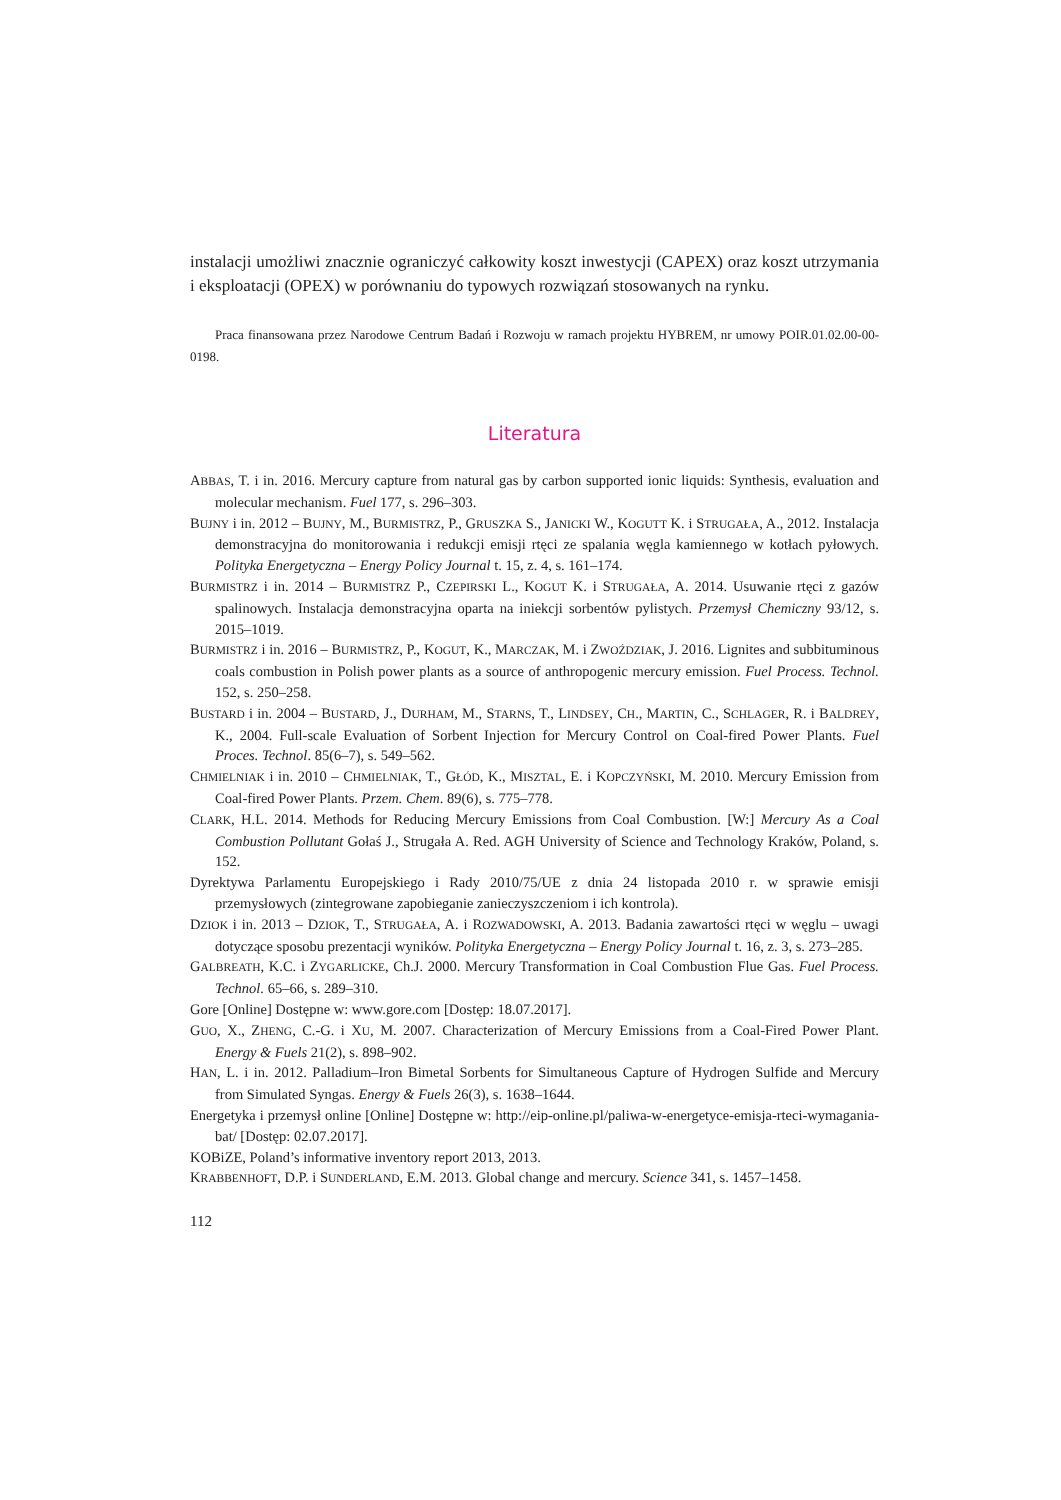instalacji umożliwi znacznie ograniczyć całkowity koszt inwestycji (CAPEX) oraz koszt utrzymania i eksploatacji (OPEX) w porównaniu do typowych rozwiązań stosowanych na rynku.
Praca finansowana przez Narodowe Centrum Badań i Rozwoju w ramach projektu HYBREM, nr umowy POIR.01.02.00-00-0198.
Literatura
ABBAS, T. i in. 2016. Mercury capture from natural gas by carbon supported ionic liquids: Synthesis, evaluation and molecular mechanism. Fuel 177, s. 296–303.
BUJNY i in. 2012 – BUJNY, M., BURMISTRZ, P., GRUSZKA S., JANICKI W., KOGUTT K. i STRUGAŁA, A., 2012. Instalacja demonstracyjna do monitorowania i redukcji emisji rtęci ze spalania węgla kamiennego w kotłach pyłowych. Polityka Energetyczna – Energy Policy Journal t. 15, z. 4, s. 161–174.
BURMISTRZ i in. 2014 – BURMISTRZ P., CZEPIRSKI L., KOGUT K. i STRUGAŁA, A. 2014. Usuwanie rtęci z gazów spalinowych. Instalacja demonstracyjna oparta na iniekcji sorbentów pylistych. Przemysł Chemiczny 93/12, s. 2015–1019.
BURMISTRZ i in. 2016 – BURMISTRZ, P., KOGUT, K., MARCZAK, M. i ZWOŹDZIAK, J. 2016. Lignites and subbituminous coals combustion in Polish power plants as a source of anthropogenic mercury emission. Fuel Process. Technol. 152, s. 250–258.
BUSTARD i in. 2004 – BUSTARD, J., DURHAM, M., STARNS, T., LINDSEY, CH., MARTIN, C., SCHLAGER, R. i BALDREY, K., 2004. Full-scale Evaluation of Sorbent Injection for Mercury Control on Coal-fired Power Plants. Fuel Proces. Technol. 85(6–7), s. 549–562.
CHMIELNIAK i in. 2010 – CHMIELNIAK, T., GŁÓD, K., MISZTAL, E. i KOPCZYŃSKI, M. 2010. Mercury Emission from Coal-fired Power Plants. Przem. Chem. 89(6), s. 775–778.
CLARK, H.L. 2014. Methods for Reducing Mercury Emissions from Coal Combustion. [W:] Mercury As a Coal Combustion Pollutant Gołaś J., Strugała A. Red. AGH University of Science and Technology Kraków, Poland, s. 152.
Dyrektywa Parlamentu Europejskiego i Rady 2010/75/UE z dnia 24 listopada 2010 r. w sprawie emisji przemysłowych (zintegrowane zapobieganie zanieczyszczeniom i ich kontrola).
DZIOK i in. 2013 – DZIOK, T., STRUGAŁA, A. i ROZWADOWSKI, A. 2013. Badania zawartości rtęci w węglu – uwagi dotyczące sposobu prezentacji wyników. Polityka Energetyczna – Energy Policy Journal t. 16, z. 3, s. 273–285.
GALBREATH, K.C. i ZYGARLICKE, Ch.J. 2000. Mercury Transformation in Coal Combustion Flue Gas. Fuel Process. Technol. 65–66, s. 289–310.
Gore [Online] Dostępne w: www.gore.com [Dostęp: 18.07.2017].
GUO, X., ZHENG, C.-G. i XU, M. 2007. Characterization of Mercury Emissions from a Coal-Fired Power Plant. Energy & Fuels 21(2), s. 898–902.
HAN, L. i in. 2012. Palladium–Iron Bimetal Sorbents for Simultaneous Capture of Hydrogen Sulfide and Mercury from Simulated Syngas. Energy & Fuels 26(3), s. 1638–1644.
Energetyka i przemysł online [Online] Dostępne w: http://eip-online.pl/paliwa-w-energetyce-emisja-rteci-wymagania-bat/ [Dostęp: 02.07.2017].
KOBiZE, Poland’s informative inventory report 2013, 2013.
KRABBENHOFT, D.P. i SUNDERLAND, E.M. 2013. Global change and mercury. Science 341, s. 1457–1458.
112